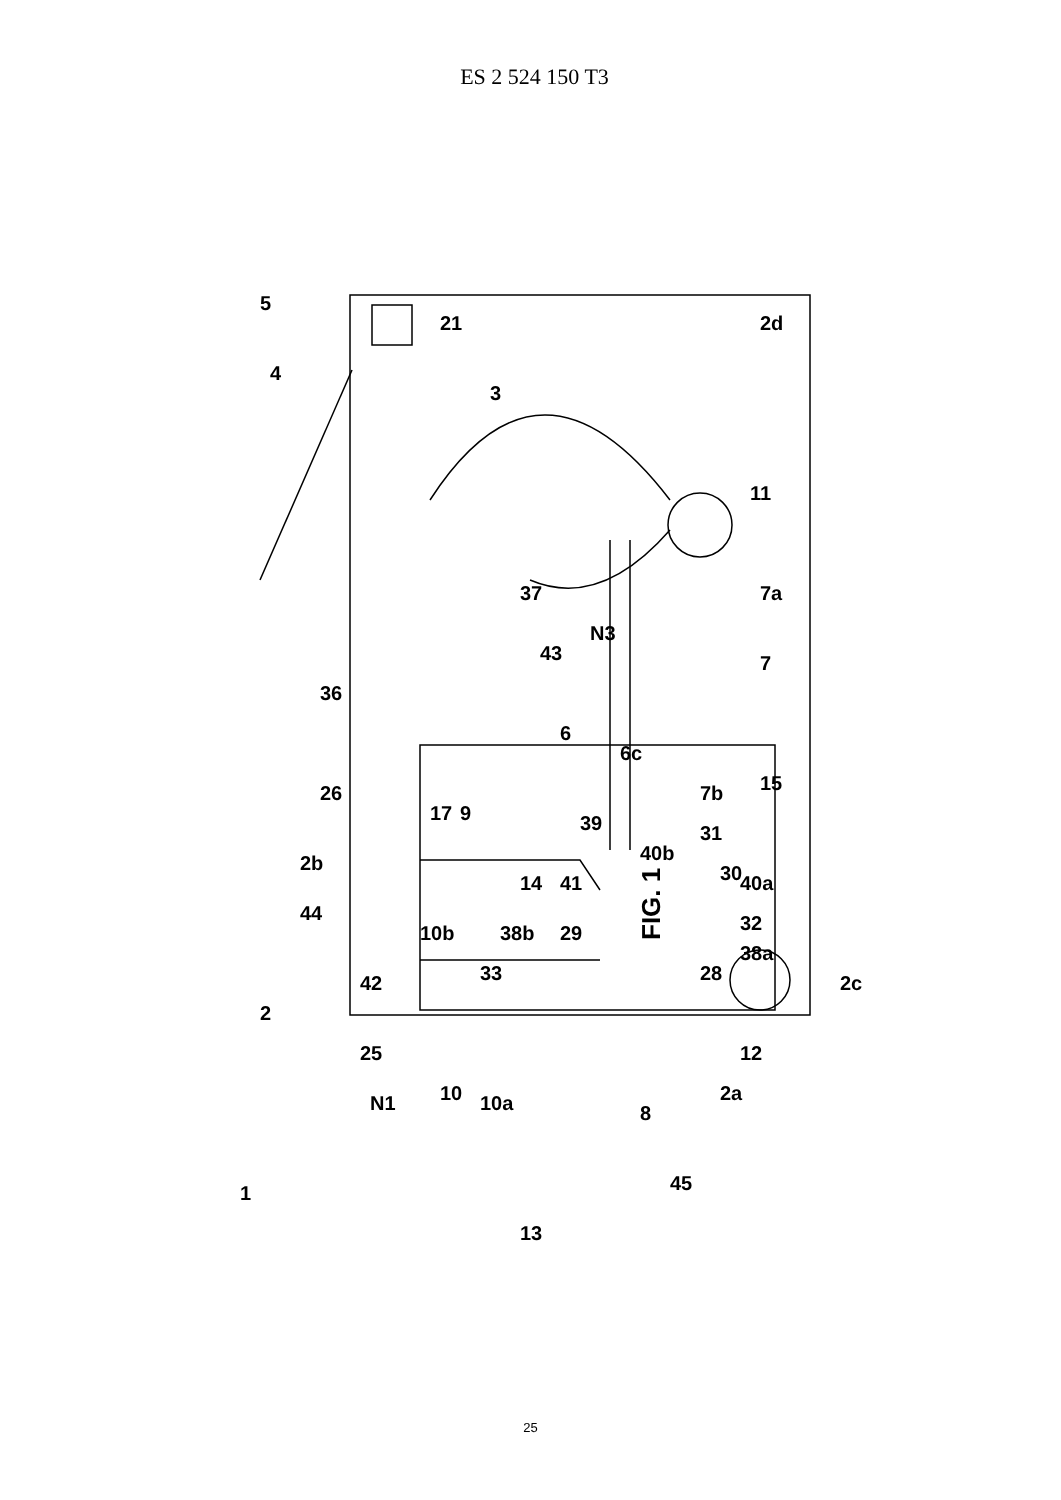ES 2 524 150 T3
FIG. 1
5
4
21
3
2d
11
7a
N3
37
43
36
7
6
6c
26
15
7b
17
9
39
31
2b
40b
41
14
30
40a
44
10b
38b
29
32
38a
28
33
42
2
2c
25
N1
10
10a
2a
12
8
45
1
13
25